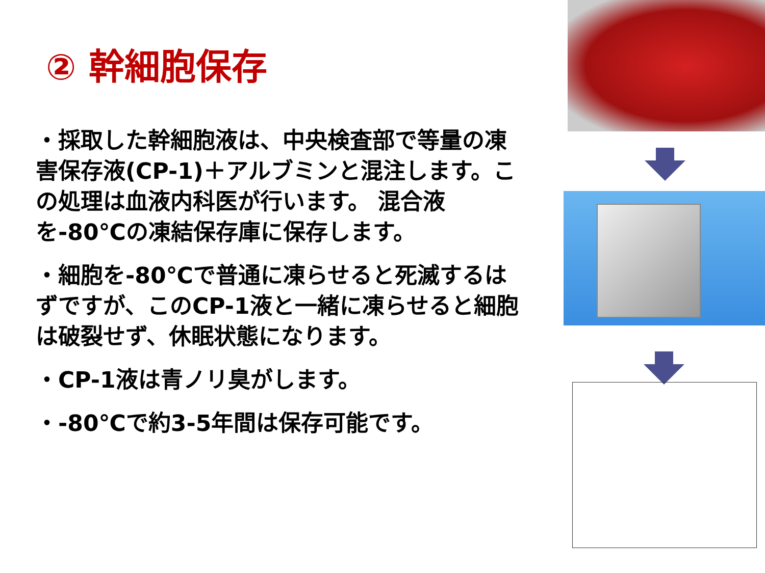② 幹細胞保存
・採取した幹細胞液は、中央検査部で等量の凍害保存液(CP-1)＋アルブミンと混注します。この処理は血液内科医が行います。 混合液を-80℃の凍結保存庫に保存します。
・細胞を-80℃で普通に凍らせると死滅するはずですが、このCP-1液と一緒に凍らせると細胞は破裂せず、休眠状態になります。
・CP-1液は青ノリ臭がします。
・-80℃で約3-5年間は保存可能です。